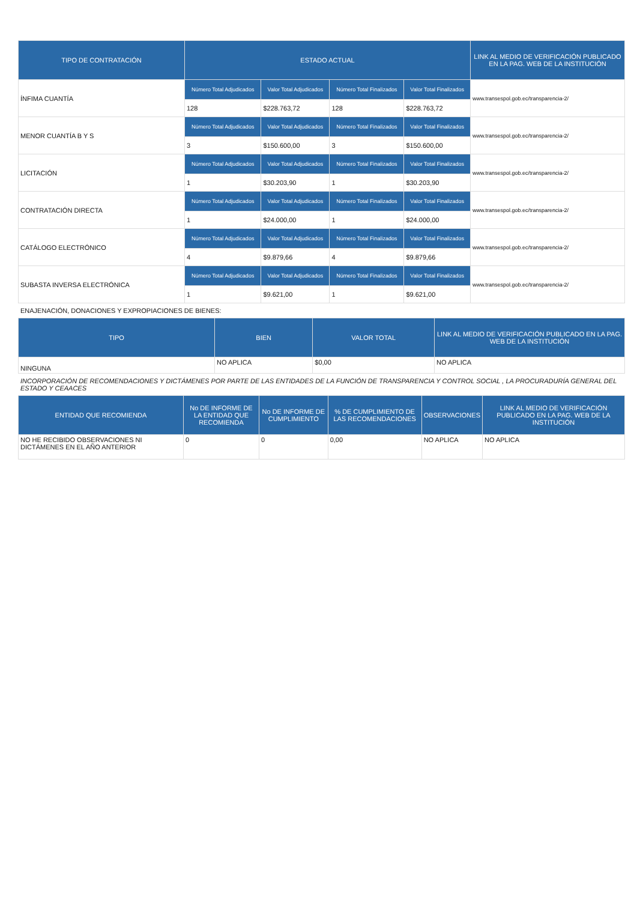| TIPO DE CONTRATACIÓN | ESTADO ACTUAL | | | | LINK AL MEDIO DE VERIFICACIÓN PUBLICADO EN LA PAG. WEB DE LA INSTITUCIÓN |
| --- | --- | --- | --- | --- | --- |
| ÍNFIMA CUANTÍA | Número Total Adjudicados | Valor Total Adjudicados | Número Total Finalizados | Valor Total Finalizados | www.transespol.gob.ec/transparencia-2/ |
| | 128 | $228.763,72 | 128 | $228.763,72 | |
| MENOR CUANTÍA B Y S | Número Total Adjudicados | Valor Total Adjudicados | Número Total Finalizados | Valor Total Finalizados | www.transespol.gob.ec/transparencia-2/ |
| | 3 | $150.600,00 | 3 | $150.600,00 | |
| LICITACIÓN | Número Total Adjudicados | Valor Total Adjudicados | Número Total Finalizados | Valor Total Finalizados | www.transespol.gob.ec/transparencia-2/ |
| | 1 | $30.203,90 | 1 | $30.203,90 | |
| CONTRATACIÓN DIRECTA | Número Total Adjudicados | Valor Total Adjudicados | Número Total Finalizados | Valor Total Finalizados | www.transespol.gob.ec/transparencia-2/ |
| | 1 | $24.000,00 | 1 | $24.000,00 | |
| CATÁLOGO ELECTRÓNICO | Número Total Adjudicados | Valor Total Adjudicados | Número Total Finalizados | Valor Total Finalizados | www.transespol.gob.ec/transparencia-2/ |
| | 4 | $9.879,66 | 4 | $9.879,66 | |
| SUBASTA INVERSA ELECTRÓNICA | Número Total Adjudicados | Valor Total Adjudicados | Número Total Finalizados | Valor Total Finalizados | www.transespol.gob.ec/transparencia-2/ |
| | 1 | $9.621,00 | 1 | $9.621,00 | |
ENAJENACIÓN, DONACIONES Y EXPROPIACIONES DE BIENES:
| TIPO | BIEN | VALOR TOTAL | LINK AL MEDIO DE VERIFICACIÓN PUBLICADO EN LA PAG. WEB DE LA INSTITUCIÓN |
| --- | --- | --- | --- |
| NINGUNA | NO APLICA | $0,00 | NO APLICA |
INCORPORACIÓN DE RECOMENDACIONES Y DICTÁMENES POR PARTE DE LAS ENTIDADES DE LA FUNCIÓN DE TRANSPARENCIA Y CONTROL SOCIAL , LA PROCURADURÍA GENERAL DEL ESTADO Y CEAACES
| ENTIDAD QUE RECOMIENDA | No DE INFORME DE LA ENTIDAD QUE RECOMIENDA | No DE INFORME DE CUMPLIMIENTO | % DE CUMPLIMIENTO DE LAS RECOMENDACIONES | OBSERVACIONES | LINK AL MEDIO DE VERIFICACIÓN PUBLICADO EN LA PAG. WEB DE LA INSTITUCIÓN |
| --- | --- | --- | --- | --- | --- |
| NO HE RECIBIDO OBSERVACIONES NI DICTÁMENES EN EL AÑO ANTERIOR | 0 | 0 | 0,00 | NO APLICA | NO APLICA |